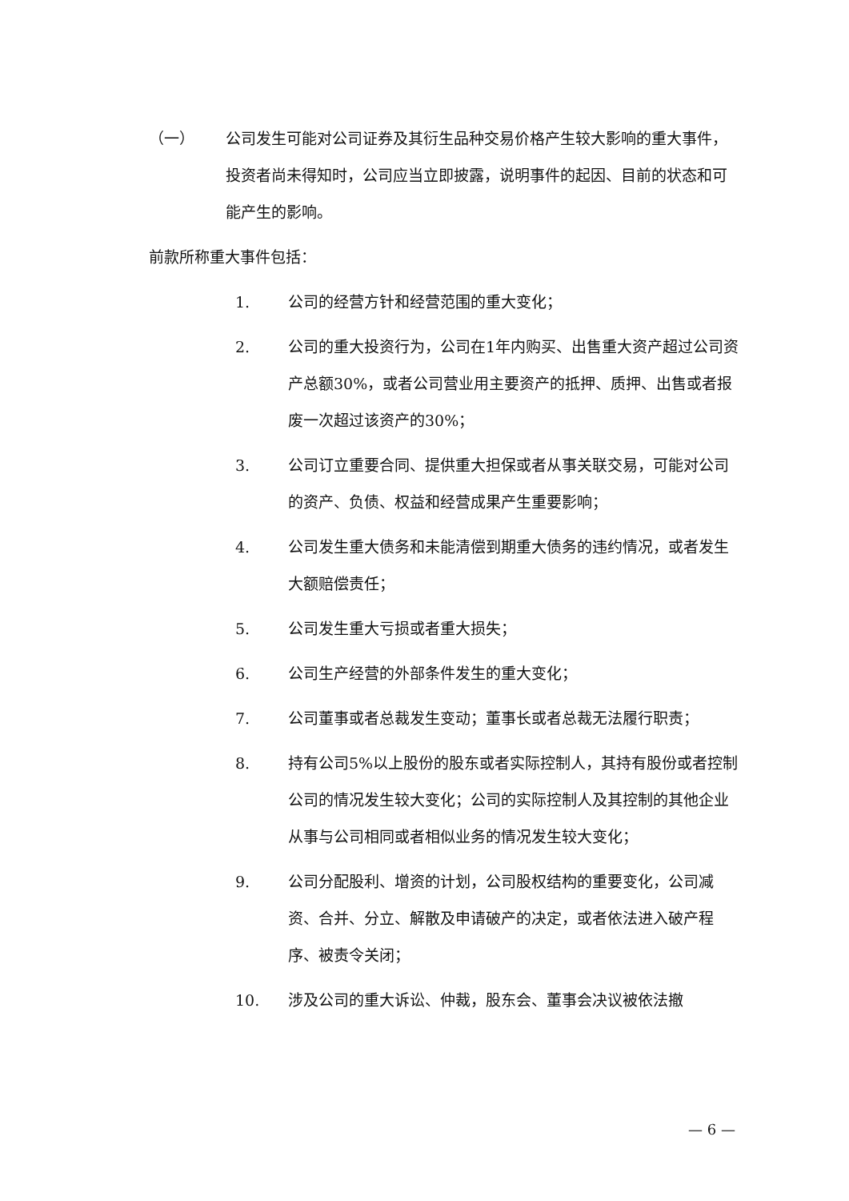（一） 公司发生可能对公司证券及其衍生品种交易价格产生较大影响的重大事件，投资者尚未得知时，公司应当立即披露，说明事件的起因、目前的状态和可能产生的影响。
前款所称重大事件包括：
1. 公司的经营方针和经营范围的重大变化；
2. 公司的重大投资行为，公司在1年内购买、出售重大资产超过公司资产总额30%，或者公司营业用主要资产的抵押、质押、出售或者报废一次超过该资产的30%；
3. 公司订立重要合同、提供重大担保或者从事关联交易，可能对公司的资产、负债、权益和经营成果产生重要影响；
4. 公司发生重大债务和未能清偿到期重大债务的违约情况，或者发生大额赔偿责任；
5. 公司发生重大亏损或者重大损失；
6. 公司生产经营的外部条件发生的重大变化；
7. 公司董事或者总裁发生变动；董事长或者总裁无法履行职责；
8. 持有公司5%以上股份的股东或者实际控制人，其持有股份或者控制公司的情况发生较大变化；公司的实际控制人及其控制的其他企业从事与公司相同或者相似业务的情况发生较大变化；
9. 公司分配股利、增资的计划，公司股权结构的重要变化，公司减资、合并、分立、解散及申请破产的决定，或者依法进入破产程序、被责令关闭；
10. 涉及公司的重大诉讼、仲裁，股东会、董事会决议被依法撤
— 6 —